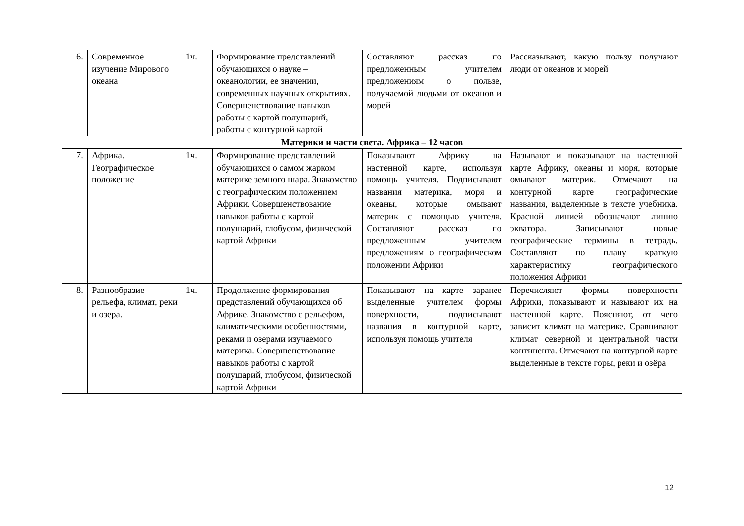| 6. | Современное изучение Мирового океана | 1ч. | Формирование представлений обучающихся о науке – океанологии, ее значении, современных научных открытиях. Совершенствование навыков работы с картой полушарий, работы с контурной картой | Составляют рассказ по предложенным учителем предложениям о пользе, получаемой людьми от океанов и морей | Рассказывают, какую пользу получают люди от океанов и морей |
| Материки и части света. Африка – 12 часов | | | | | |
| 7. | Африка. Географическое положение | 1ч. | Формирование представлений обучающихся о самом жарком материке земного шара. Знакомство с географическим положением Африки. Совершенствование навыков работы с картой полушарий, глобусом, физической картой Африки | Показывают Африку на настенной карте, используя помощь учителя. Подписывают названия материка, моря и океаны, которые омывают материк с помощью учителя. Составляют рассказ по предложенным учителем предложениям о географическом положении Африки | Называют и показывают на настенной карте Африку, океаны и моря, которые омывают материк. Отмечают на контурной карте географические названия, выделенные в тексте учебника. Красной линией обозначают линию экватора. Записывают новые географические термины в тетрадь. Составляют по плану краткую характеристику географического положения Африки |
| 8. | Разнообразие рельефа, климат, реки и озера. | 1ч. | Продолжение формирования представлений обучающихся об Африке. Знакомство с рельефом, климатическими особенностями, реками и озерами изучаемого материка. Совершенствование навыков работы с картой полушарий, глобусом, физической картой Африки | Показывают на карте заранее выделенные учителем формы поверхности, подписывают названия в контурной карте, используя помощь учителя | Перечисляют формы поверхности Африки, показывают и называют их на настенной карте. Поясняют, от чего зависит климат на материке. Сравнивают климат северной и центральной части континента. Отмечают на контурной карте выделенные в тексте горы, реки и озёра |
12